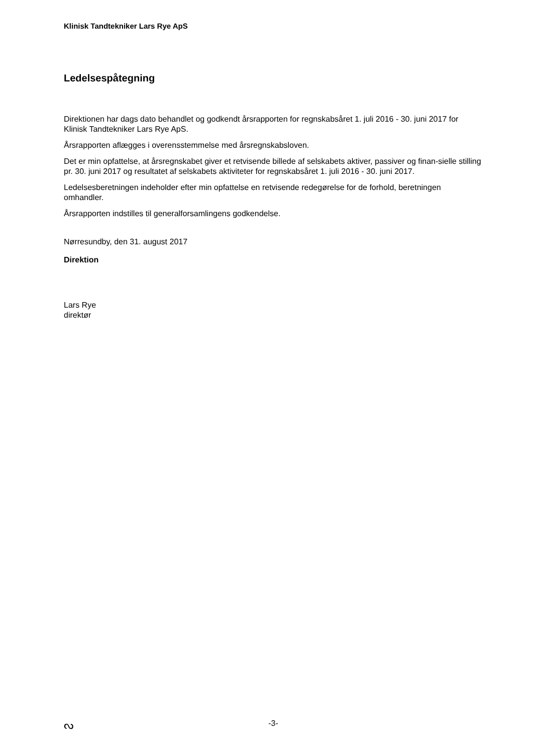Klinisk Tandtekniker Lars Rye ApS
Ledelsespåtegning
Direktionen har dags dato behandlet og godkendt årsrapporten for regnskabsåret 1. juli 2016 - 30. juni 2017 for Klinisk Tandtekniker Lars Rye ApS.
Årsrapporten aflægges i overensstemmelse med årsregnskabsloven.
Det er min opfattelse, at årsregnskabet giver et retvisende billede af selskabets aktiver, passiver og finan-sielle stilling pr. 30. juni 2017 og resultatet af selskabets aktiviteter for regnskabsåret 1. juli 2016 - 30. juni 2017.
Ledelsesberetningen indeholder efter min opfattelse en retvisende redegørelse for de forhold, beretningen omhandler.
Årsrapporten indstilles til generalforsamlingens godkendelse.
Nørresundby, den 31. august 2017
Direktion
Lars Rye
direktør
ᔓ -3-